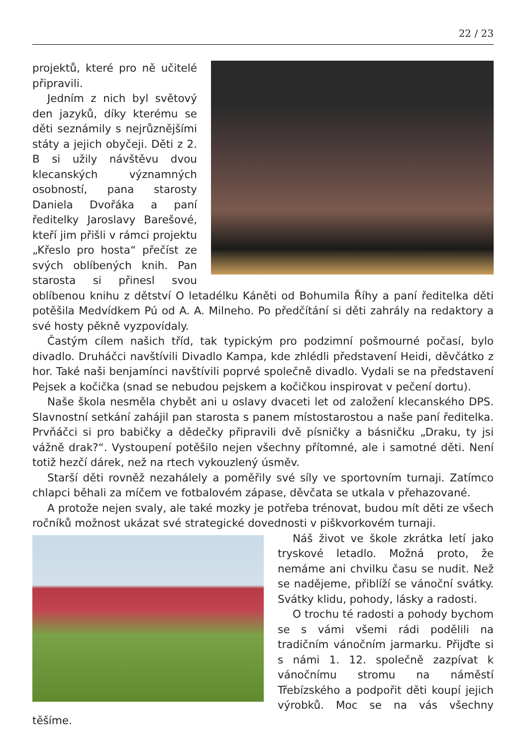22 / 23
projektů, které pro ně učitelé připravili.
Jedním z nich byl světový den jazyků, díky kterému se děti seznámily s nejrůznějšími státy a jejich obyčeji. Děti z 2. B si užily návštěvu dvou klecanských významných osobností, pana starosty Daniela Dvořáka a paní ředitelky Jaroslavy Barešové, kteří jim přišli v rámci projektu „Křeslo pro hosta“ přečíst ze svých oblíbených knih. Pan starosta si přinesl svou oblíbenou knihu z dětství O letadélku Káněti od Bohumila Říhy a paní ředitelka děti potěšila Medvídkem Pú od A. A. Milneho. Po předčítání si děti zahrály na redaktory a své hosty pěkně vyzpovídaly.
Častým cílem našich tříd, tak typickým pro podzimní pošmourné počasí, bylo divadlo. Druháčci navštívili Divadlo Kampa, kde zhlédli představení Heidi, děvčátko z hor. Také naši benjamínci navštívili poprvé společně divadlo. Vydali se na představení Pejsek a kočička (snad se nebudou pejskem a kočičkou inspirovat v pečení dortu).
Naše škola nesměla chybět ani u oslavy dvaceti let od založení klecanského DPS. Slavnostní setkání zahájil pan starosta s panem místostarostou a naše paní ředitelka. Prvňáčci si pro babičky a dědečky připravili dvě písničky a básničku „Draku, ty jsi vážně drak?“. Vystoupení potěšilo nejen všechny přítomné, ale i samotné děti. Není totiž hezčí dárek, než na rtech vykouzlený úsměv.
Starší děti rovněž nezahálely a poměřily své síly ve sportovním turnaji. Zatímco chlapci běhali za míčem ve fotbalovém zápase, děvčata se utkala v přehazované.
A protože nejen svaly, ale také mozky je potřeba trénovat, budou mít děti ze všech ročníků možnost ukázat své strategické dovednosti v piškvorkovém turnaji.
Náš život ve škole zkrátka letí jako tryskové letadlo. Možná proto, že nemáme ani chvilku času se nudit. Než se nadějeme, přiblíží se vánoční svátky. Svátky klidu, pohody, lásky a radosti.
O trochu té radosti a pohody bychom se s vámi všemi rádi podělili na tradičním vánočním jarmarku. Přijďte si s námi 1. 12. společně zazpívat k vánočnímu stromu na náměstí Třebízského a podpořit děti koupí jejich výrobků. Moc se na vás všechny těšíme.